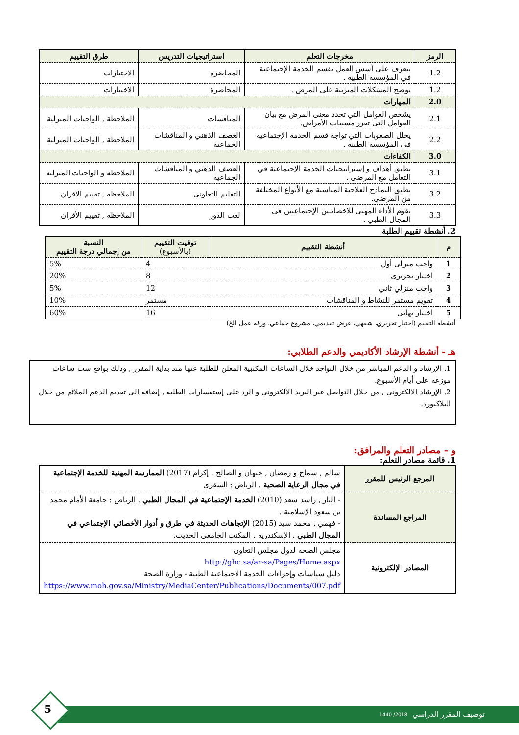| الرمز | مخرجات التعلم | استراتيجيات التدريس | طرق التقييم |
| --- | --- | --- | --- |
| 1.2 | يتعرف على أسس العمل بقسم الخدمة الإجتماعية في المؤسسة الطبية . | المحاضرة | الاختبارات |
| 1.2 | يوضح المشكلات المترتبة على المرض . | المحاضرة | الاختبارات |
| 2.0 | المهارات | | |
| 2.1 | يشخص العوامل التي تحدد معنى المرض مع بيان العوامل التي تقرر مسببات الأمراض. | المناقشات | الملاحظة , الواجبات المنزلية |
| 2.2 | يحلل الصعوبات التي تواجه قسم الخدمة الإجتماعية في المؤسسة الطبية . | العصف الذهني و المناقشات الجماعية | الملاحظة , الواجبات المنزلية |
| 3.0 | الكفاءات | | |
| 3.1 | يطبق أهداف و إستراتيجيات الخدمة الإجتماعية في التعامل مع المرضى . | العصف الذهني و المناقشات الجماعية | الملاحظة و الواجبات المنزلية |
| 3.2 | يطبق النماذج العلاجية المناسبة مع الأنواع المختلفة من المرضى. | التعليم التعاوني | الملاحظة , تقييم الاقران |
| 3.3 | يقوم الأداء المهني للاخصائيين الإجتماعيين في المجال الطبي . | لعب الدور | الملاحظة , تقييم الأقران |
2. أنشطة تقييم الطلبة
| م | أنشطة التقييم | توقيت التقييم (بالأسبوع) | النسبة من إجمالي درجة التقييم |
| --- | --- | --- | --- |
| 1 | واجب منزلي أول | 4 | 5% |
| 2 | اختبار تحريري | 8 | 20% |
| 3 | واجب منزلي ثاني | 12 | 5% |
| 4 | تقويم مستمر للنشاط و المناقشات | مستمر | 10% |
| 5 | اختبار نهائي | 16 | 60% |
أنشطة التقييم (اختبار تحريري، شفهي، عرض تقديمي، مشروع جماعي، ورقة عمل الخ)
هـ - أنشطة الإرشاد الأكاديمي والدعم الطلابي:
1. الإرشاد و الدعم المباشر من خلال التواجد خلال الساعات المكتبية المعلن للطلبة عنها منذ بداية المقرر , وذلك بواقع ست ساعات موزعة على أيام الأسبوع.
2. الإرشاد الالكتروني , من خلال التواصل عبر البريد الألكتروني و الرد على إستفسارات الطلبة , إضافة الى تقديم الدعم الملائم من خلال البلاكبورد.
و – مصادر التعلم والمرافق:
1. قائمة مصادر التعلم:
| المرجع الرئيس للمقرر | سالم , سماح و رمضان , جيهان و الصالح , إكرام (2017) الممارسة المهنية للخدمة الإجتماعية في مجال الرعاية الصحية . الرياض : الشقري |
| المراجع المساندة | - الباز , راشد سعد (2010) الخدمة الإجتماعية في المجال الطبي . الرياض : جامعة الأمام محمد بن سعود الإسلامية . - فهمي , محمد سيد (2015) الإتجاهات الحديثة في طرق و أدوار الأخصائي الإجتماعي في المجال الطبي . الإسكندرية . المكتب الجامعي الحديث. |
| المصادر الإلكترونية | مجلس الصحة لدول مجلس التعاون http://ghc.sa/ar-sa/Pages/Home.aspx دليل سياسات وإجراءات الخدمة الاجتماعية الطبية - وزارة الصحة https://www.moh.gov.sa/Ministry/MediaCenter/Publications/Documents/007.pdf |
توصيف المقرر الدراسي 2018/ 1440
5